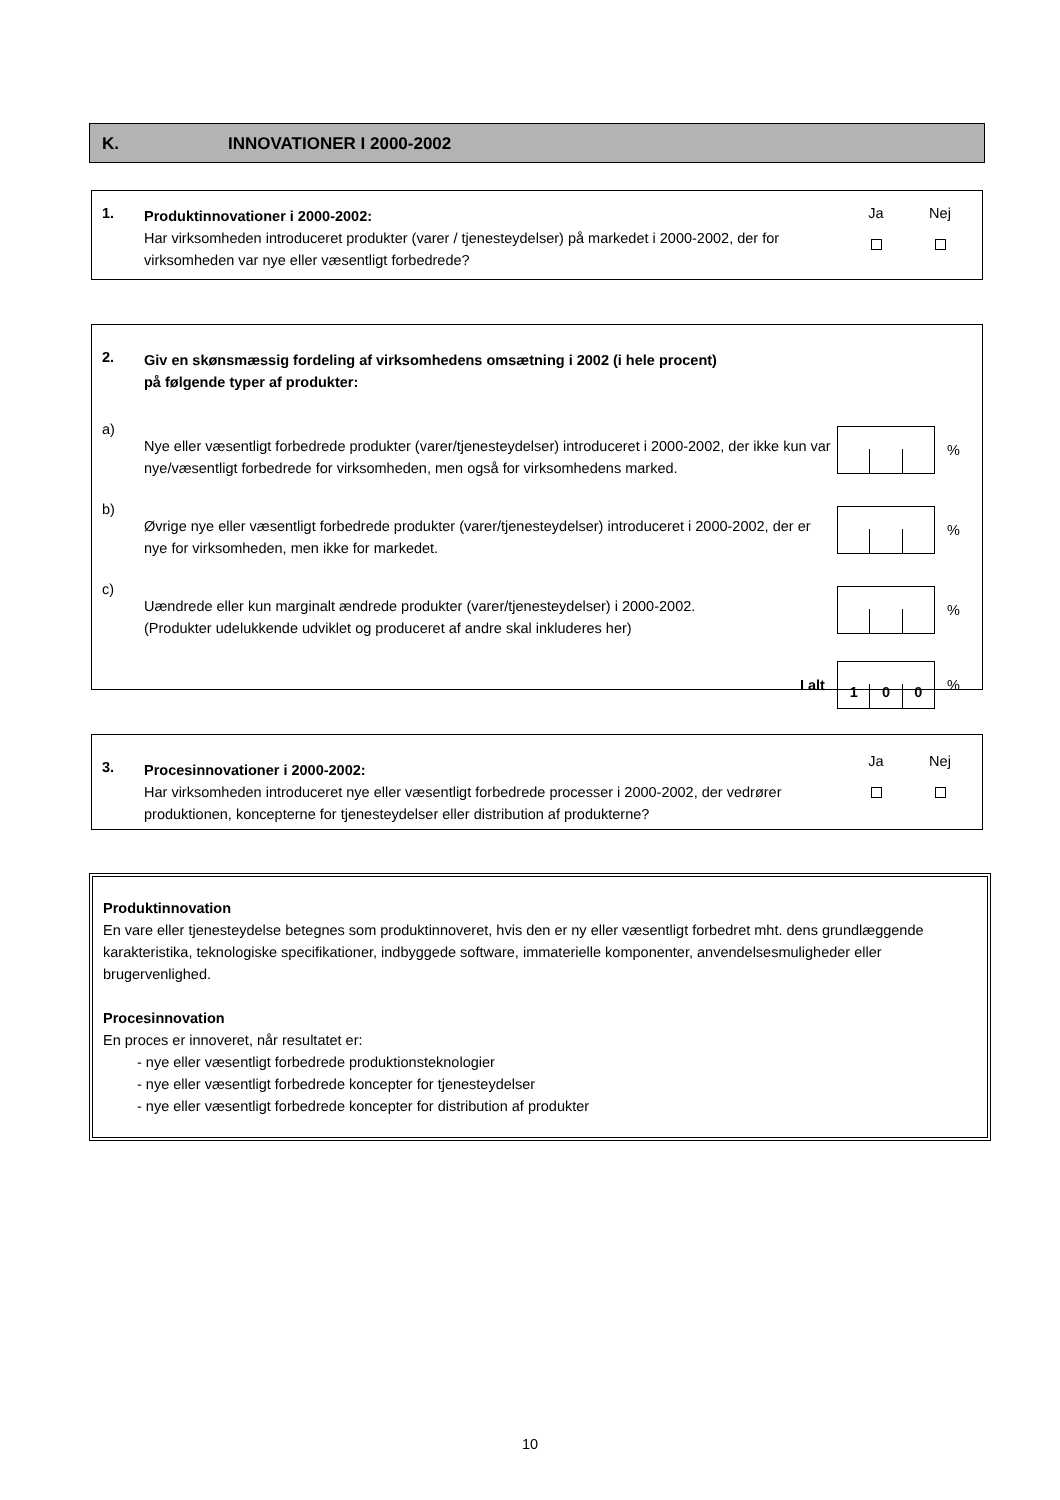K. INNOVATIONER I 2000-2002
1.
Produktinnovationer i 2000-2002:
Har virksomheden introduceret produkter (varer / tjenesteydelser) på markedet i 2000-2002, der for virksomheden var nye eller væsentligt forbedrede?
Ja
Nej
2.
Giv en skønsmæssig fordeling af virksomhedens omsætning i 2002 (i hele procent)
på følgende typer af produkter:
a)
Nye eller væsentligt forbedrede produkter (varer/tjenesteydelser) introduceret i 2000-2002, der ikke kun var nye/væsentligt forbedrede for virksomheden, men også for virksomhedens marked.
%
b)
Øvrige nye eller væsentligt forbedrede produkter (varer/tjenesteydelser) introduceret i 2000-2002, der er nye for virksomheden, men ikke for markedet.
%
c)
Uændrede eller kun marginalt ændrede produkter (varer/tjenesteydelser) i 2000-2002.
(Produkter udelukkende udviklet og produceret af andre skal inkluderes her)
%
I alt
1 0 0
%
3.
Procesinnovationer i 2000-2002:
Har virksomheden introduceret nye eller væsentligt forbedrede processer i 2000-2002, der vedrører produktionen, koncepterne for tjenesteydelser eller distribution af produkterne?
Ja
Nej
Produktinnovation
En vare eller tjenesteydelse betegnes som produktinnoveret, hvis den er ny eller væsentligt forbedret mht. dens grundlæggende karakteristika, teknologiske specifikationer, indbyggede software, immaterielle komponenter, anvendelsesmuligheder eller brugervenlighed.
Procesinnovation
En proces er innoveret, når resultatet er:
- nye eller væsentligt forbedrede produktionsteknologier
- nye eller væsentligt forbedrede koncepter for tjenesteydelser
- nye eller væsentligt forbedrede koncepter for distribution af produkter
10